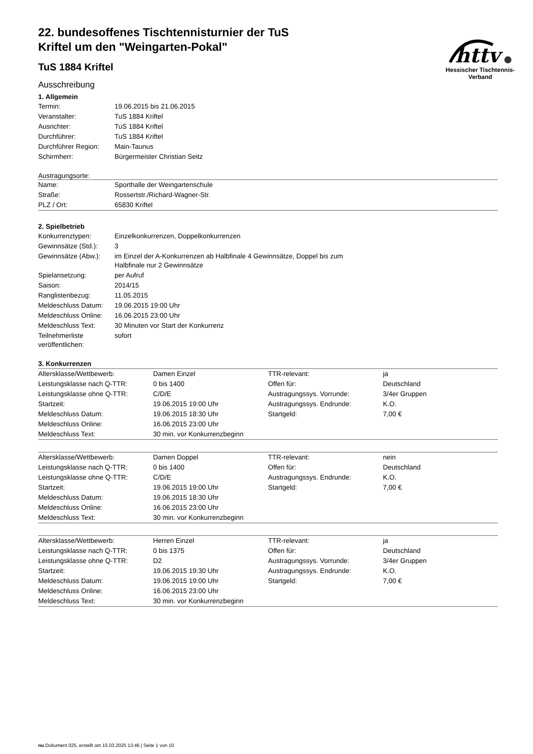httv
Hessischer Tischtennis-Verband
22. bundesoffenes Tischtennisturnier der TuS Kriftel um den "Weingarten-Pokal"
TuS 1884 Kriftel
Ausschreibung
1. Allgemein
| Termin: | 19.06.2015 bis 21.06.2015 |
| Veranstalter: | TuS 1884 Kriftel |
| Ausrichter: | TuS 1884 Kriftel |
| Durchführer: | TuS 1884 Kriftel |
| Durchführer Region: | Main-Taunus |
| Schirmherr: | Bürgermeister Christian Seitz |
Austragungsorte:
| Name: | Sporthalle der Weingartenschule |
| Straße: | Rossertstr./Richard-Wagner-Str. |
| PLZ / Ort: | 65830 Kriftel |
2. Spielbetrieb
| Konkurrenztypen: | Einzelkonkurrenzen, Doppelkonkurrenzen |
| Gewinnsätze (Std.): | 3 |
| Gewinnsätze (Abw.): | im Einzel der A-Konkurrenzen ab Halbfinale 4 Gewinnsätze, Doppel bis zum Halbfinale nur 2 Gewinnsätze |
| Spielansetzung: | per Aufruf |
| Saison: | 2014/15 |
| Ranglistenbezug: | 11.05.2015 |
| Meldeschluss Datum: | 19.06.2015 19:00 Uhr |
| Meldeschluss Online: | 16.06.2015 23:00 Uhr |
| Meldeschluss Text: | 30 Minuten vor Start der Konkurrenz |
| Teilnehmerliste veröffentlichen: | sofort |
3. Konkurrenzen
| Altersklasse/Wettbewerb: | Damen Einzel | TTR-relevant: | ja |
| Leistungsklasse nach Q-TTR: | 0 bis 1400 | Offen für: | Deutschland |
| Leistungsklasse ohne Q-TTR: | C/D/E | Austragungssys. Vorrunde: | 3/4er Gruppen |
| Startzeit: | 19.06.2015 19:00 Uhr | Austragungssys. Endrunde: | K.O. |
| Meldeschluss Datum: | 19.06.2015 18:30 Uhr | Startgeld: | 7,00 € |
| Meldeschluss Online: | 16.06.2015 23:00 Uhr | | |
| Meldeschluss Text: | 30 min. vor Konkurrenzbeginn | | |
| Altersklasse/Wettbewerb: | Damen Doppel | TTR-relevant: | nein |
| Leistungsklasse nach Q-TTR: | 0 bis 1400 | Offen für: | Deutschland |
| Leistungsklasse ohne Q-TTR: | C/D/E | Austragungssys. Endrunde: | K.O. |
| Startzeit: | 19.06.2015 19:00 Uhr | Startgeld: | 7,00 € |
| Meldeschluss Datum: | 19.06.2015 18:30 Uhr | | |
| Meldeschluss Online: | 16.06.2015 23:00 Uhr | | |
| Meldeschluss Text: | 30 min. vor Konkurrenzbeginn | | |
| Altersklasse/Wettbewerb: | Herren Einzel | TTR-relevant: | ja |
| Leistungsklasse nach Q-TTR: | 0 bis 1375 | Offen für: | Deutschland |
| Leistungsklasse ohne Q-TTR: | D2 | Austragungssys. Vorrunde: | 3/4er Gruppen |
| Startzeit: | 19.06.2015 19:30 Uhr | Austragungssys. Endrunde: | K.O. |
| Meldeschluss Datum: | 19.06.2015 19:00 Uhr | Startgeld: | 7,00 € |
| Meldeschluss Online: | 16.06.2015 23:00 Uhr | | |
| Meldeschluss Text: | 30 min. vor Konkurrenzbeginn | | |
nu.Dokument 025, erstellt am 15.03.2025 13:46 | Seite 1 von 10